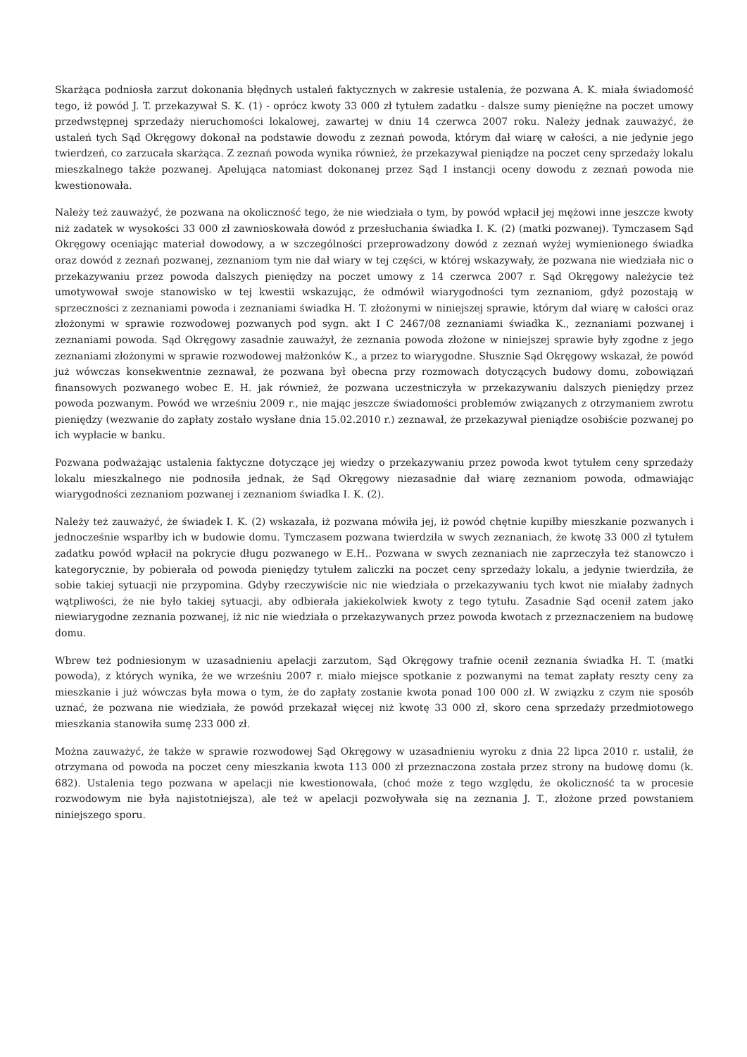Skarżąca podniosła zarzut dokonania błędnych ustaleń faktycznych w zakresie ustalenia, że pozwana A. K. miała świadomość tego, iż powód J. T. przekazywał S. K. (1) - oprócz kwoty 33 000 zł tytułem zadatku - dalsze sumy pieniężne na poczet umowy przedwstępnej sprzedaży nieruchomości lokalowej, zawartej w dniu 14 czerwca 2007 roku. Należy jednak zauważyć, że ustaleń tych Sąd Okręgowy dokonał na podstawie dowodu z zeznań powoda, którym dał wiarę w całości, a nie jedynie jego twierdzeń, co zarzucała skarżąca. Z zeznań powoda wynika również, że przekazywał pieniądze na poczet ceny sprzedaży lokalu mieszkalnego także pozwanej. Apelująca natomiast dokonanej przez Sąd I instancji oceny dowodu z zeznań powoda nie kwestionowała.
Należy też zauważyć, że pozwana na okoliczność tego, że nie wiedziała o tym, by powód wpłacił jej mężowi inne jeszcze kwoty niż zadatek w wysokości 33 000 zł zawnioskowała dowód z przesłuchania świadka I. K. (2) (matki pozwanej). Tymczasem Sąd Okręgowy oceniając materiał dowodowy, a w szczególności przeprowadzony dowód z zeznań wyżej wymienionego świadka oraz dowód z zeznań pozwanej, zeznaniom tym nie dał wiary w tej części, w której wskazywały, że pozwana nie wiedziała nic o przekazywaniu przez powoda dalszych pieniędzy na poczet umowy z 14 czerwca 2007 r. Sąd Okręgowy należycie też umotywował swoje stanowisko w tej kwestii wskazując, że odmówił wiarygodności tym zeznaniom, gdyż pozostają w sprzeczności z zeznaniami powoda i zeznaniami świadka H. T. złożonymi w niniejszej sprawie, którym dał wiarę w całości oraz złożonymi w sprawie rozwodowej pozwanych pod sygn. akt I C 2467/08 zeznaniami świadka K., zeznaniami pozwanej i zeznaniami powoda. Sąd Okręgowy zasadnie zauważył, że zeznania powoda złożone w niniejszej sprawie były zgodne z jego zeznaniami złożonymi w sprawie rozwodowej małżonków K., a przez to wiarygodne. Słusznie Sąd Okręgowy wskazał, że powód już wówczas konsekwentnie zeznawał, że pozwana był obecna przy rozmowach dotyczących budowy domu, zobowiązań finansowych pozwanego wobec E. H. jak również, że pozwana uczestniczyła w przekazywaniu dalszych pieniędzy przez powoda pozwanym. Powód we wrześniu 2009 r., nie mając jeszcze świadomości problemów związanych z otrzymaniem zwrotu pieniędzy (wezwanie do zapłaty zostało wysłane dnia 15.02.2010 r.) zeznawał, że przekazywał pieniądze osobiście pozwanej po ich wypłacie w banku.
Pozwana podważając ustalenia faktyczne dotyczące jej wiedzy o przekazywaniu przez powoda kwot tytułem ceny sprzedaży lokalu mieszkalnego nie podnosiła jednak, że Sąd Okręgowy niezasadnie dał wiarę zeznaniom powoda, odmawiając wiarygodności zeznaniom pozwanej i zeznaniom świadka I. K. (2).
Należy też zauważyć, że świadek I. K. (2) wskazała, iż pozwana mówiła jej, iż powód chętnie kupiłby mieszkanie pozwanych i jednocześnie wsparłby ich w budowie domu. Tymczasem pozwana twierdziła w swych zeznaniach, że kwotę 33 000 zł tytułem zadatku powód wpłacił na pokrycie długu pozwanego w E.H.. Pozwana w swych zeznaniach nie zaprzeczyła też stanowczo i kategorycznie, by pobierała od powoda pieniędzy tytułem zaliczki na poczet ceny sprzedaży lokalu, a jedynie twierdziła, że sobie takiej sytuacji nie przypomina. Gdyby rzeczywiście nic nie wiedziała o przekazywaniu tych kwot nie miałaby żadnych wątpliwości, że nie było takiej sytuacji, aby odbierała jakiekolwiek kwoty z tego tytułu. Zasadnie Sąd ocenił zatem jako niewiarygodne zeznania pozwanej, iż nic nie wiedziała o przekazywanych przez powoda kwotach z przeznaczeniem na budowę domu.
Wbrew też podniesionym w uzasadnieniu apelacji zarzutom, Sąd Okręgowy trafnie ocenił zeznania świadka H. T. (matki powoda), z których wynika, że we wrześniu 2007 r. miało miejsce spotkanie z pozwanymi na temat zapłaty reszty ceny za mieszkanie i już wówczas była mowa o tym, że do zapłaty zostanie kwota ponad 100 000 zł. W związku z czym nie sposób uznać, że pozwana nie wiedziała, że powód przekazał więcej niż kwotę 33 000 zł, skoro cena sprzedaży przedmiotowego mieszkania stanowiła sumę 233 000 zł.
Można zauważyć, że także w sprawie rozwodowej Sąd Okręgowy w uzasadnieniu wyroku z dnia 22 lipca 2010 r. ustalił, że otrzymana od powoda na poczet ceny mieszkania kwota 113 000 zł przeznaczona została przez strony na budowę domu (k. 682). Ustalenia tego pozwana w apelacji nie kwestionowała, (choć może z tego względu, że okoliczność ta w procesie rozwodowym nie była najistotniejsza), ale też w apelacji pozwoływała się na zeznania J. T., złożone przed powstaniem niniejszego sporu.